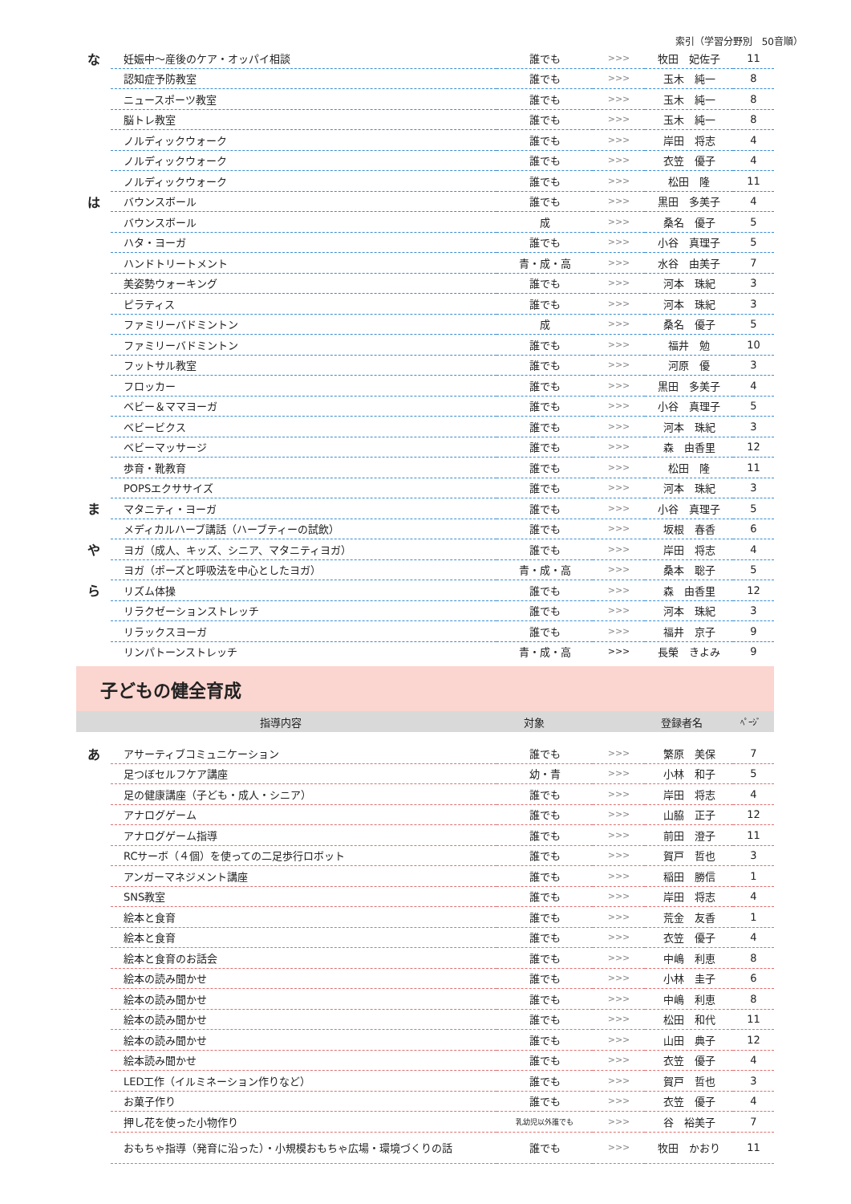索引（学習分野別　50音順）
| な | 妊娠中～産後のケア・オッパイ相談 | 誰でも | >>> | 牧田 妃佐子 | 11 |
| | 認知症予防教室 | 誰でも | >>> | 玉木 純一 | 8 |
| | ニュースポーツ教室 | 誰でも | >>> | 玉木 純一 | 8 |
| | 脳トレ教室 | 誰でも | >>> | 玉木 純一 | 8 |
| | ノルディックウォーク | 誰でも | >>> | 岸田 将志 | 4 |
| | ノルディックウォーク | 誰でも | >>> | 衣笠 優子 | 4 |
| | ノルディックウォーク | 誰でも | >>> | 松田 隆 | 11 |
| は | バウンスボール | 誰でも | >>> | 黒田 多美子 | 4 |
| | バウンスボール | 成 | >>> | 桑名 優子 | 5 |
| | ハタ・ヨーガ | 誰でも | >>> | 小谷 真理子 | 5 |
| | ハンドトリートメント | 青・成・高 | >>> | 水谷 由美子 | 7 |
| | 美姿勢ウォーキング | 誰でも | >>> | 河本 珠紀 | 3 |
| | ピラティス | 誰でも | >>> | 河本 珠紀 | 3 |
| | ファミリーバドミントン | 成 | >>> | 桑名 優子 | 5 |
| | ファミリーバドミントン | 誰でも | >>> | 福井 勉 | 10 |
| | フットサル教室 | 誰でも | >>> | 河原 優 | 3 |
| | フロッカー | 誰でも | >>> | 黒田 多美子 | 4 |
| | ベビー＆ママヨーガ | 誰でも | >>> | 小谷 真理子 | 5 |
| | ベビービクス | 誰でも | >>> | 河本 珠紀 | 3 |
| | ベビーマッサージ | 誰でも | >>> | 森 由香里 | 12 |
| | 歩育・靴教育 | 誰でも | >>> | 松田 隆 | 11 |
| | POPSエクササイズ | 誰でも | >>> | 河本 珠紀 | 3 |
| ま | マタニティ・ヨーガ | 誰でも | >>> | 小谷 真理子 | 5 |
| | メディカルハーブ講話（ハーブティーの試飲） | 誰でも | >>> | 坂根 春香 | 6 |
| や | ヨガ（成人、キッズ、シニア、マタニティヨガ） | 誰でも | >>> | 岸田 将志 | 4 |
| | ヨガ（ポーズと呼吸法を中心としたヨガ） | 青・成・高 | >>> | 桑本 聡子 | 5 |
| ら | リズム体操 | 誰でも | >>> | 森 由香里 | 12 |
| | リラクゼーションストレッチ | 誰でも | >>> | 河本 珠紀 | 3 |
| | リラックスヨーガ | 誰でも | >>> | 福井 京子 | 9 |
| | リンパトーンストレッチ | 青・成・高 | >>> | 長榮 きよみ | 9 |
子どもの健全育成
| 指導内容 | 対象 | | 登録者名 | ﾍﾟｰｼﾞ |
| --- | --- | --- | --- | --- |
| あ | アサーティブコミュニケーション | 誰でも | >>> | 繁原 美保 | 7 |
| | 足つぼセルフケア講座 | 幼・青 | >>> | 小林 和子 | 5 |
| | 足の健康講座（子ども・成人・シニア） | 誰でも | >>> | 岸田 将志 | 4 |
| | アナログゲーム | 誰でも | >>> | 山脇 正子 | 12 |
| | アナログゲーム指導 | 誰でも | >>> | 前田 澄子 | 11 |
| | RCサーボ（４個）を使っての二足歩行ロボット | 誰でも | >>> | 賀戸 哲也 | 3 |
| | アンガーマネジメント講座 | 誰でも | >>> | 稲田 勝信 | 1 |
| | SNS教室 | 誰でも | >>> | 岸田 将志 | 4 |
| | 絵本と食育 | 誰でも | >>> | 荒金 友香 | 1 |
| | 絵本と食育 | 誰でも | >>> | 衣笠 優子 | 4 |
| | 絵本と食育のお話会 | 誰でも | >>> | 中嶋 利恵 | 8 |
| | 絵本の読み聞かせ | 誰でも | >>> | 小林 圭子 | 6 |
| | 絵本の読み聞かせ | 誰でも | >>> | 中嶋 利恵 | 8 |
| | 絵本の読み聞かせ | 誰でも | >>> | 松田 和代 | 11 |
| | 絵本の読み聞かせ | 誰でも | >>> | 山田 典子 | 12 |
| | 絵本読み聞かせ | 誰でも | >>> | 衣笠 優子 | 4 |
| | LED工作（イルミネーション作りなど） | 誰でも | >>> | 賀戸 哲也 | 3 |
| | お菓子作り | 誰でも | >>> | 衣笠 優子 | 4 |
| | 押し花を使った小物作り | 乳幼児以外誰でも | >>> | 谷 裕美子 | 7 |
| | おもちゃ指導（発育に沿った）・小規模おもちゃ広場・環境づくりの話 | 誰でも | >>> | 牧田 かおり | 11 |